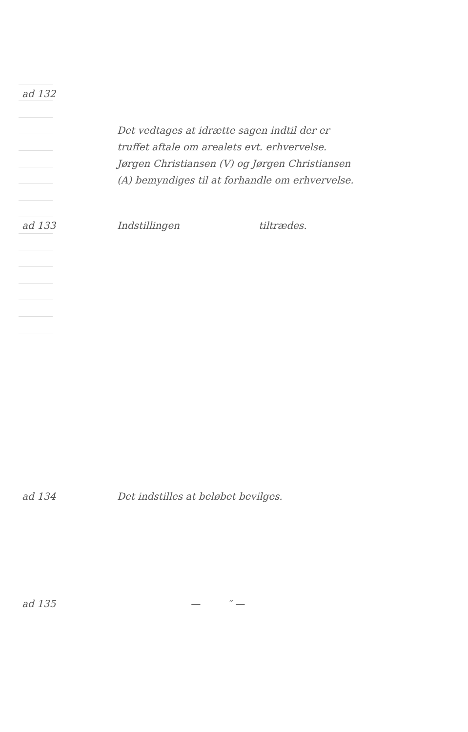ad 132
Det vedtages at idrætte sagen indtil der er truffet aftale om arealets evt. erhvervelse. Jørgen Christiansen (V) og Jørgen Christiansen (A) bemyndiges til at forhandle om erhvervelse.
ad 133 Indstillingen tiltrædes.
ad 134 Det indstilles at beløbet bevilges.
ad 135 — ″ —